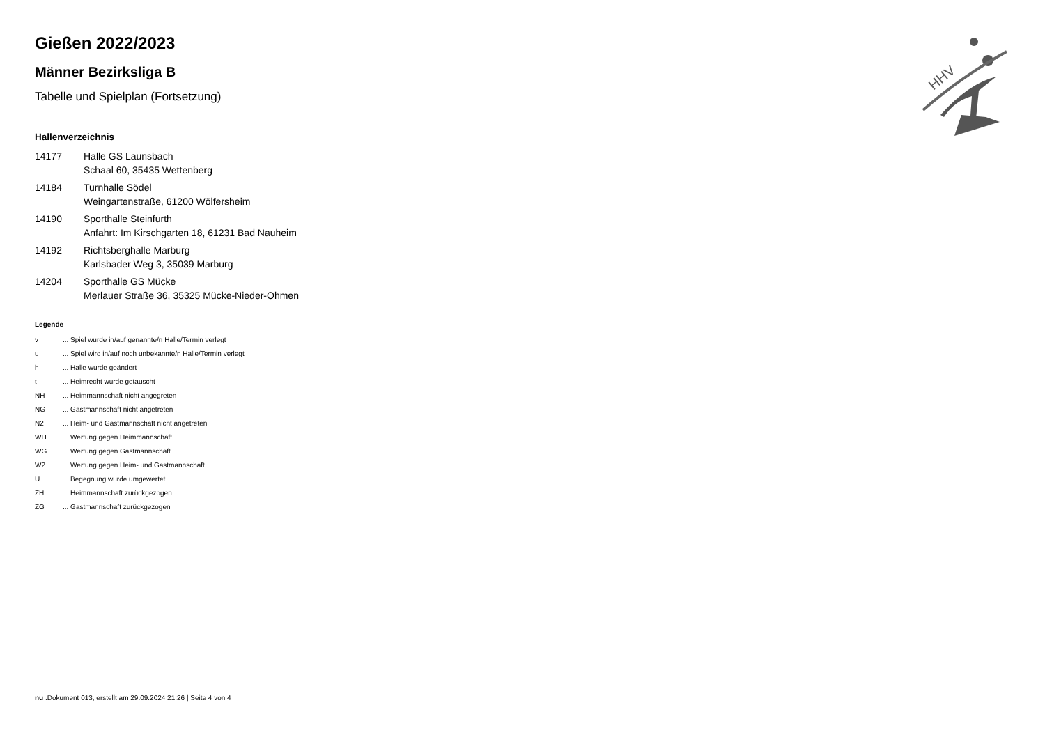Gießen 2022/2023
Männer Bezirksliga B
Tabelle und Spielplan (Fortsetzung)
Hallenverzeichnis
| 14177 | Halle GS Launsbach Schaal 60, 35435 Wettenberg |
| 14184 | Turnhalle Södel Weingartenstraße, 61200 Wölfersheim |
| 14190 | Sporthalle Steinfurth Anfahrt: Im Kirschgarten 18, 61231 Bad Nauheim |
| 14192 | Richtsberghalle Marburg Karlsbader Weg 3, 35039 Marburg |
| 14204 | Sporthalle GS Mücke Merlauer Straße 36, 35325 Mücke-Nieder-Ohmen |
Legende
| v | ... Spiel wurde in/auf genannte/n Halle/Termin verlegt |
| u | ... Spiel wird in/auf noch unbekannte/n Halle/Termin verlegt |
| h | ... Halle wurde geändert |
| t | ... Heimrecht wurde getauscht |
| NH | ... Heimmannschaft nicht angegreten |
| NG | ... Gastmannschaft nicht angetreten |
| N2 | ... Heim- und Gastmannschaft nicht angetreten |
| WH | ... Wertung gegen Heimmannschaft |
| WG | ... Wertung gegen Gastmannschaft |
| W2 | ... Wertung gegen Heim- und Gastmannschaft |
| U | ... Begegnung wurde umgewertet |
| ZH | ... Heimmannschaft zurückgezogen |
| ZG | ... Gastmannschaft zurückgezogen |
HHV
nu .Dokument 013, erstellt am 29.09.2024 21:26 | Seite 4 von 4